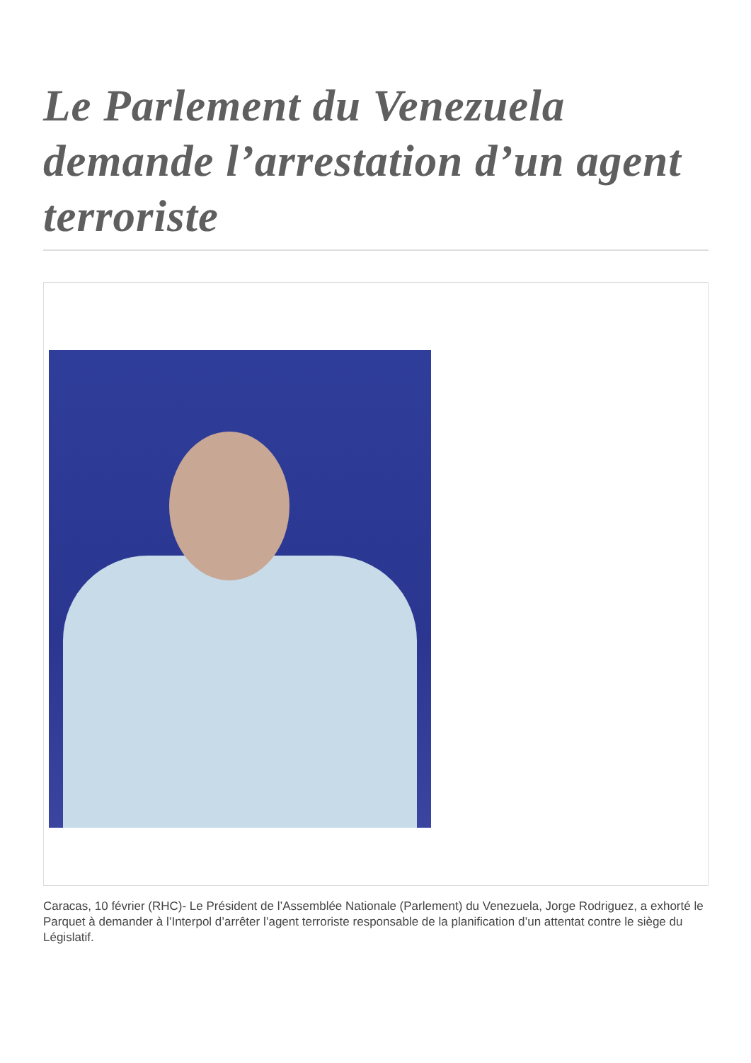Le Parlement du Venezuela demande l’arrestation d’un agent terroriste
Caracas, 10 février (RHC)- Le Président de l’Assemblée Nationale (Parlement) du Venezuela, Jorge Rodriguez, a exhorté le Parquet à demander à l’Interpol d’arrêter l’agent terroriste responsable de la planification d’un attentat contre le siège du Législatif.